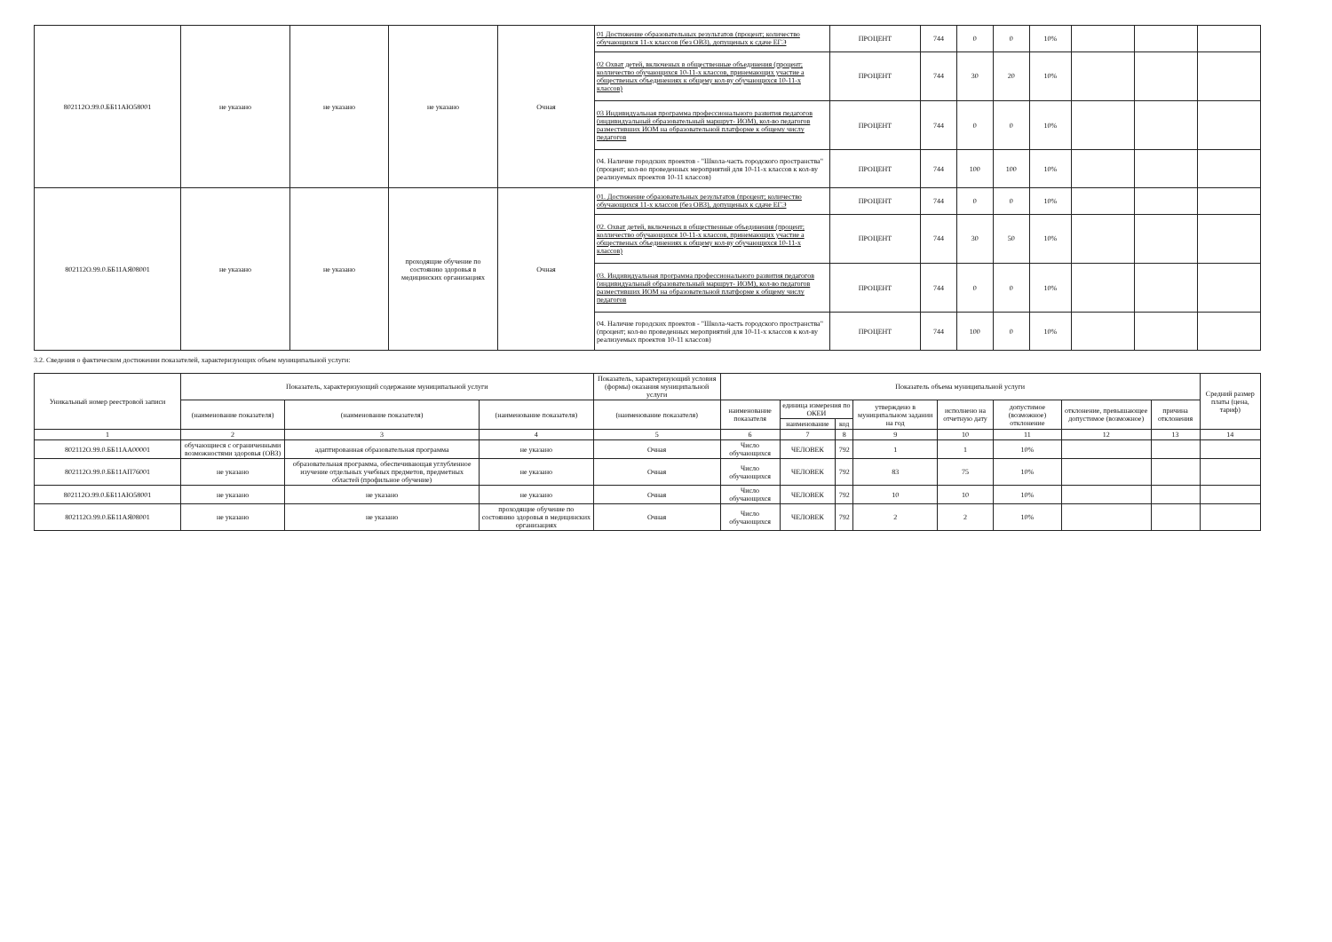| 802112О.99.0.ББ11АЮ58001 | не указано | не указано | не указано | Очная | 01 Достижение образовательных результатов (процент; количество обучающихся 11-х классов (без ОВЗ), допущеных к сдаче ЕГЭ | ПРОЦЕНТ | 744 | 0 | 0 | 10% | | | |
| | | | | | 02 Охват детей, включеных в общественные объединения (процент; колличество обучающихся 10-11-х классов, принемающих участие а общественых объединениях к общему кол-ву обучающихся 10-11-х классов) | ПРОЦЕНТ | 744 | 30 | 20 | 10% | | | |
| | | | | | 03 Индивидуальная программа профессионального развития педагогов (индивидуальный образовательный маршрут- ИОМ), кол-во педагогов разместивших ИОМ на образовательной платформе к общему числу педагогов | ПРОЦЕНТ | 744 | 0 | 0 | 10% | | | |
| | | | | | 04. Наличие городских проектов - "Школа-часть городского пространства"(процент; кол-во проведенных мероприятий для 10-11-х классов к кол-ву реализуемых проектов 10-11 классов) | ПРОЦЕНТ | 744 | 100 | 100 | 10% | | | |
| 802112О.99.0.ББ11АЯ08001 | не указано | не указано | проходящие обучение по состоянию здоровья в медицинских организациях | Очная | 01. Достижение образовательных результатов (процент; количество обучающихся 11-х классов (без ОВЗ), допущеных к сдаче ЕГЭ | ПРОЦЕНТ | 744 | 0 | 0 | 10% | | | |
| | | | | | 02. Охват детей, включеных в общественные объединения (процент; колличество обучающихся 10-11-х классов, принемающих участие а общественых объединениях к общему кол-ву обучающихся 10-11-х классов) | ПРОЦЕНТ | 744 | 30 | 50 | 10% | | | |
| | | | | | 03. Индивидуальная программа профессионального развития педагогов (индивидуальный образовательный маршрут- ИОМ), кол-во педагогов разместивших ИОМ на образовательной платформе к общему числу педагогов | ПРОЦЕНТ | 744 | 0 | 0 | 10% | | | |
| | | | | | 04. Наличие городских проектов - "Школа-часть городского пространства"(процент; кол-во проведенных мероприятий для 10-11-х классов к кол-ву реализуемых проектов 10-11 классов) | ПРОЦЕНТ | 744 | 100 | 0 | 10% | | | |
3.2. Сведения о фактическом достижении показателей, характеризующих объем муниципальной услуги:
| Уникальный номер реестровой записи | Показатель, характеризующий содержание муниципальной услуги | | | Показатель, характеризующий условия (формы) оказания муниципальной услуги | Показатель объема муниципальной услуги | | | | | | | | Средний размер платы (цена, тариф) |
| --- | --- | --- | --- | --- | --- | --- | --- | --- | --- | --- | --- | --- | --- |
| | (наименование показателя) | (наименование показателя) | (наименование показателя) | (наименование показателя) | наименование показателя | единица измерения по ОКЕИ | | утверждено в муниципальном задании на год | исполнено на отчетную дату | допустимое (возможное) отклонение | отклонение, превышающее допустимое (возможное) | причина отклонения | |
| | | | | | | наименование | код | | | | | | |
| 1 | 2 | 3 | 4 | 5 | 6 | 7 | 8 | 9 | 10 | 11 | 12 | 13 | 14 |
| 802112О.99.0.ББ11АА00001 | обучающиеся с ограниченными возможностями здоровья (ОВЗ) | адаптированная образовательная программа | не указано | Очная | Число обучающихся | ЧЕЛОВЕК | 792 | 1 | 1 | 10% | | | |
| 802112О.99.0.ББ11АП76001 | не указано | образовательная программа, обеспечивающая углубленное изучение отдельных учебных предметов, предметных областей (профильное обучение) | не указано | Очная | Число обучающихся | ЧЕЛОВЕК | 792 | 83 | 75 | 10% | | | |
| 802112О.99.0.ББ11АЮ58001 | не указано | не указано | не указано | Очная | Число обучающихся | ЧЕЛОВЕК | 792 | 10 | 10 | 10% | | | |
| 802112О.99.0.ББ11АЯ08001 | не указано | не указано | проходящие обучение по состоянию здоровья в медицинских организациях | Очная | Число обучающихся | ЧЕЛОВЕК | 792 | 2 | 2 | 10% | | | |